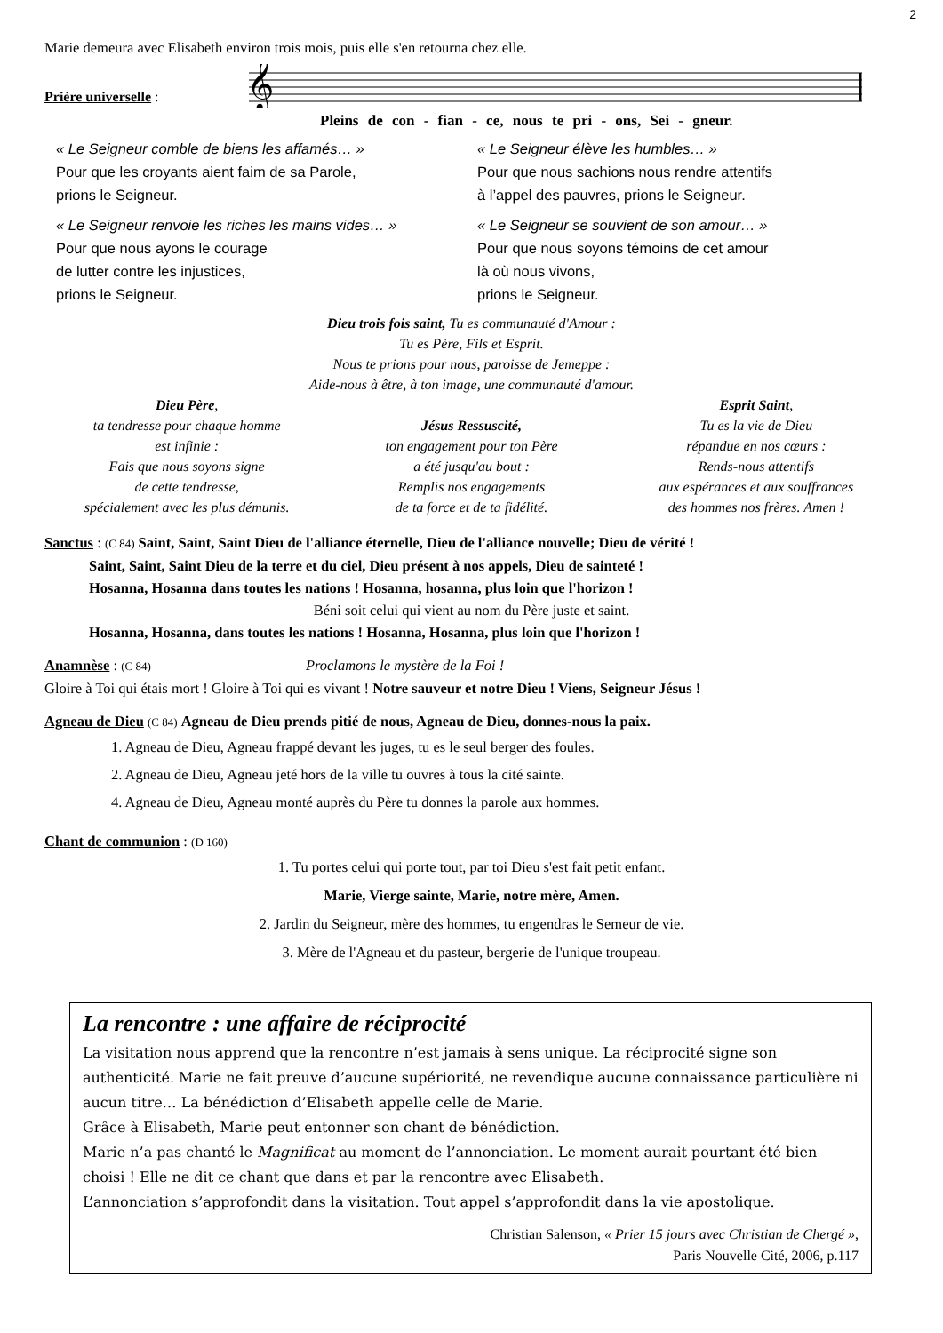2
Marie demeura avec Elisabeth environ trois mois, puis elle s'en retourna chez elle.
Prière universelle :
𝄞
Pleins de con - fian - ce, nous te pri - ons, Sei - gneur.
« Le Seigneur comble de biens les affamés… »
Pour que les croyants aient faim de sa Parole,
prions le Seigneur.
« Le Seigneur élève les humbles… »
Pour que nous sachions nous rendre attentifs
à l’appel des pauvres, prions le Seigneur.
« Le Seigneur renvoie les riches les mains vides… »
Pour que nous ayons le courage
de lutter contre les injustices,
prions le Seigneur.
« Le Seigneur se souvient de son amour… »
Pour que nous soyons témoins de cet amour
là où nous vivons,
prions le Seigneur.
Dieu trois fois saint, Tu es communauté d'Amour :
Tu es Père, Fils et Esprit.
Nous te prions pour nous, paroisse de Jemeppe :
Aide-nous à être, à ton image, une communauté d'amour.
Dieu Père,
ta tendresse pour chaque homme
est infinie :
Fais que nous soyons signe
de cette tendresse,
spécialement avec les plus démunis.
Jésus Ressuscité,
ton engagement pour ton Père
a été jusqu'au bout :
Remplis nos engagements
de ta force et de ta fidélité.
Esprit Saint,
Tu es la vie de Dieu
répandue en nos cœurs :
Rends-nous attentifs
aux espérances et aux souffrances
des hommes nos frères. Amen !
Sanctus : (C 84) Saint, Saint, Saint Dieu de l'alliance éternelle, Dieu de l'alliance nouvelle; Dieu de vérité !
Saint, Saint, Saint Dieu de la terre et du ciel, Dieu présent à nos appels, Dieu de sainteté !
Hosanna, Hosanna dans toutes les nations ! Hosanna, hosanna, plus loin que l'horizon !
Béni soit celui qui vient au nom du Père juste et saint.
Hosanna, Hosanna, dans toutes les nations ! Hosanna, Hosanna, plus loin que l'horizon !
Anamnèse : (C 84) Proclamons le mystère de la Foi !
Gloire à Toi qui étais mort ! Gloire à Toi qui es vivant ! Notre sauveur et notre Dieu ! Viens, Seigneur Jésus !
Agneau de Dieu (C 84) Agneau de Dieu prends pitié de nous, Agneau de Dieu, donnes-nous la paix.
1. Agneau de Dieu, Agneau frappé devant les juges, tu es le seul berger des foules.
2. Agneau de Dieu, Agneau jeté hors de la ville tu ouvres à tous la cité sainte.
4. Agneau de Dieu, Agneau monté auprès du Père tu donnes la parole aux hommes.
Chant de communion : (D 160)
1. Tu portes celui qui porte tout, par toi Dieu s'est fait petit enfant.
Marie, Vierge sainte, Marie, notre mère, Amen.
2. Jardin du Seigneur, mère des hommes, tu engendras le Semeur de vie.
3. Mère de l'Agneau et du pasteur, bergerie de l'unique troupeau.
La rencontre : une affaire de réciprocité
La visitation nous apprend que la rencontre n’est jamais à sens unique. La réciprocité signe son authenticité. Marie ne fait preuve d’aucune supériorité, ne revendique aucune connaissance particulière ni aucun titre… La bénédiction d’Elisabeth appelle celle de Marie.
Grâce à Elisabeth, Marie peut entonner son chant de bénédiction.
Marie n’a pas chanté le Magnificat au moment de l’annonciation. Le moment aurait pourtant été bien choisi ! Elle ne dit ce chant que dans et par la rencontre avec Elisabeth.
L’annonciation s’approfondit dans la visitation. Tout appel s’approfondit dans la vie apostolique.
Christian Salenson, « Prier 15 jours avec Christian de Chergé »,
Paris Nouvelle Cité, 2006, p.117